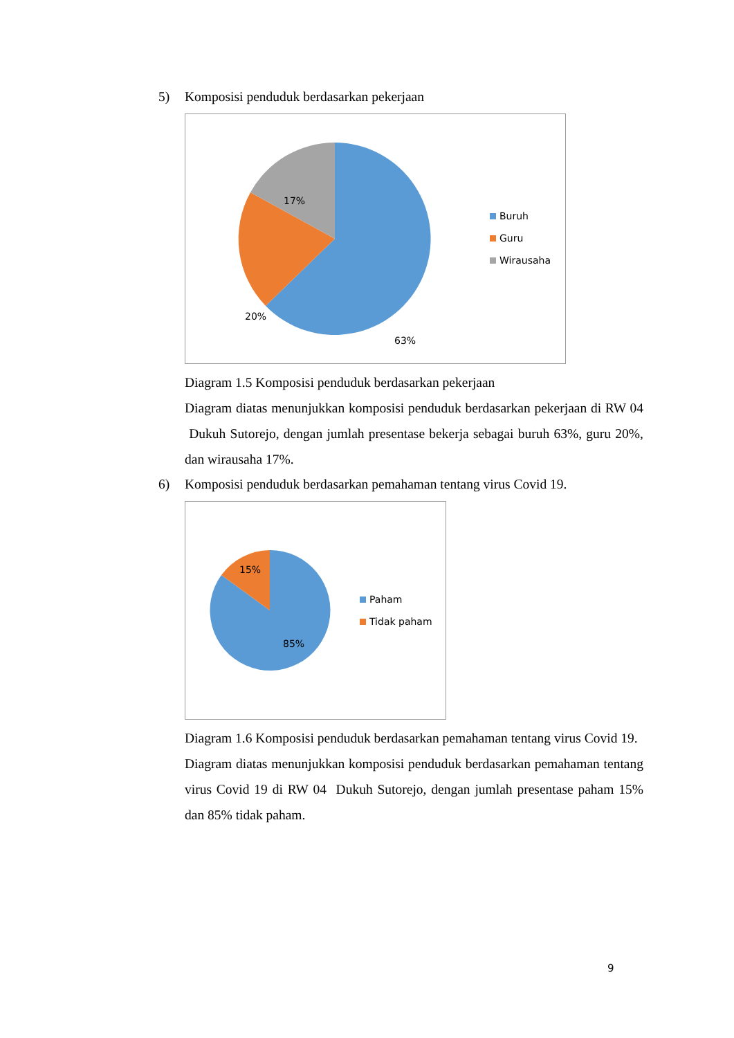5) Komposisi penduduk berdasarkan pekerjaan
17%
20%
63%
Buruh
Guru
Wirausaha
Diagram 1.5 Komposisi penduduk berdasarkan pekerjaan
Diagram diatas menunjukkan komposisi penduduk berdasarkan pekerjaan di RW 04 Dukuh Sutorejo, dengan jumlah presentase bekerja sebagai buruh 63%, guru 20%, dan wirausaha 17%.
6) Komposisi penduduk berdasarkan pemahaman tentang virus Covid 19.
15%
85%
Paham
Tidak paham
Diagram 1.6 Komposisi penduduk berdasarkan pemahaman tentang virus Covid 19.
Diagram diatas menunjukkan komposisi penduduk berdasarkan pemahaman tentang virus Covid 19 di RW 04 Dukuh Sutorejo, dengan jumlah presentase paham 15% dan 85% tidak paham.
9